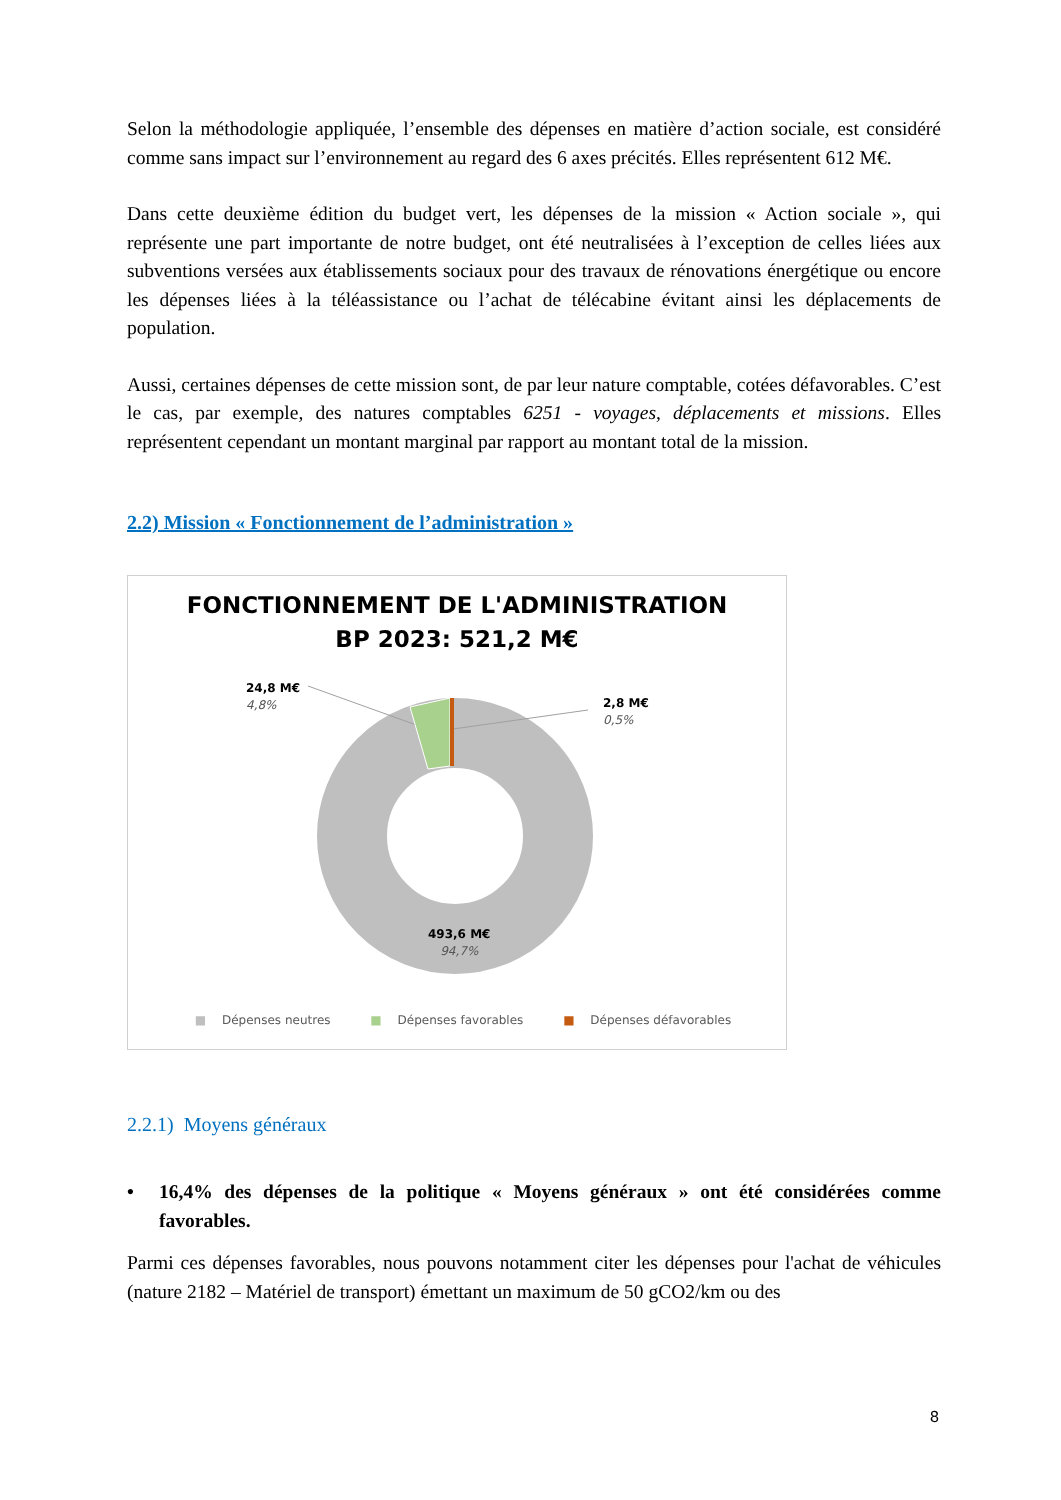Selon la méthodologie appliquée, l’ensemble des dépenses en matière d’action sociale, est considéré comme sans impact sur l’environnement au regard des 6 axes précités. Elles représentent 612 M€.
Dans cette deuxième édition du budget vert, les dépenses de la mission « Action sociale », qui représente une part importante de notre budget, ont été neutralisées à l’exception de celles liées aux subventions versées aux établissements sociaux pour des travaux de rénovations énergétique ou encore les dépenses liées à la téléassistance ou l’achat de télécabine évitant ainsi les déplacements de population.
Aussi, certaines dépenses de cette mission sont, de par leur nature comptable, cotées défavorables. C’est le cas, par exemple, des natures comptables 6251 - voyages, déplacements et missions. Elles représentent cependant un montant marginal par rapport au montant total de la mission.
2.2) Mission « Fonctionnement de l’administration »
FONCTIONNEMENT DE L'ADMINISTRATION
BP 2023: 521,2 M€
24,8 M€
4,8%
2,8 M€
0,5%
493,6 M€
94,7%
■ Dépenses neutres ■ Dépenses favorables ■ Dépenses défavorables
2.2.1) Moyens généraux
• 16,4% des dépenses de la politique « Moyens généraux » ont été considérées comme favorables.
Parmi ces dépenses favorables, nous pouvons notamment citer les dépenses pour l'achat de véhicules (nature 2182 – Matériel de transport) émettant un maximum de 50 gCO2/km ou des
8